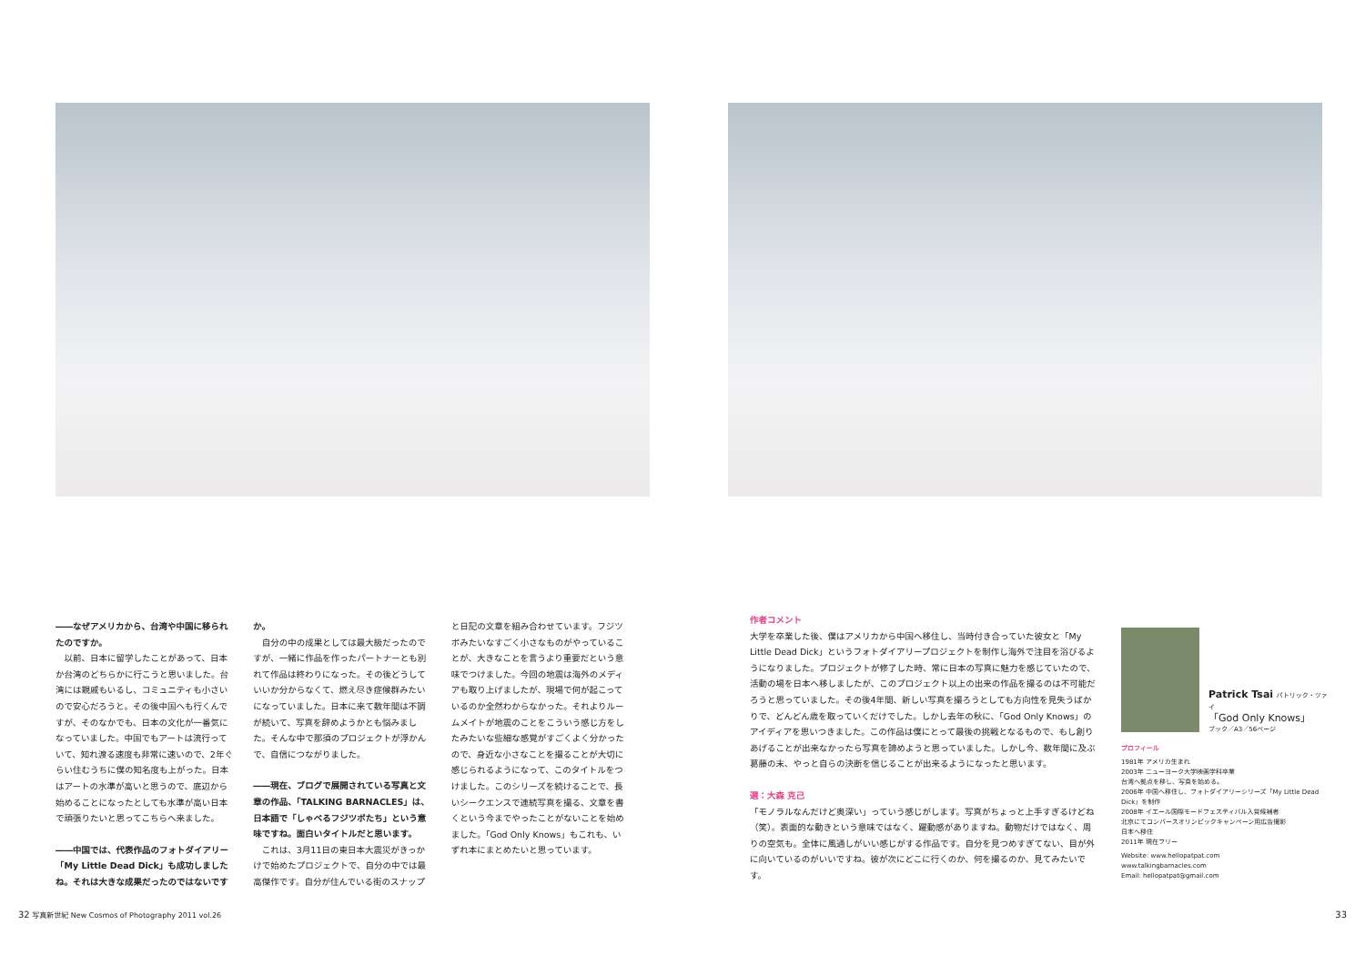――なぜアメリカから、台湾や中国に移られたのですか。
　以前、日本に留学したことがあって、日本か台湾のどちらかに行こうと思いました。台湾には親戚もいるし、コミュニティも小さいので安心だろうと。その後中国へも行くんですが、そのなかでも、日本の文化が一番気になっていました。中国でもアートは流行っていて、知れ渡る速度も非常に速いので、2年ぐらい住むうちに僕の知名度も上がった。日本はアートの水準が高いと思うので、底辺から始めることになったとしても水準が高い日本で頑張りたいと思ってこちらへ来ました。
――中国では、代表作品のフォトダイアリー「My Little Dead Dick」も成功しましたね。それは大きな成果だったのではないですか。
　自分の中の成果としては最大級だったのですが、一緒に作品を作ったパートナーとも別れて作品は終わりになった。その後どうしていいか分からなくて、燃え尽き症候群みたいになっていました。日本に来て数年間は不調が続いて、写真を辞めようかとも悩みました。そんな中で那須のプロジェクトが浮かんで、自信につながりました。
――現在、ブログで展開されている写真と文章の作品、「TALKING BARNACLES」は、日本語で「しゃべるフジツボたち」という意味ですね。面白いタイトルだと思います。
　これは、3月11日の東日本大震災がきっかけで始めたプロジェクトで、自分の中では最高傑作です。自分が住んでいる街のスナップと日記の文章を組み合わせています。フジツボみたいなすごく小さなものがやっていることが、大きなことを言うより重要だという意味でつけました。今回の地震は海外のメディアも取り上げましたが、現場で何が起こっているのか全然わからなかった。それよりルームメイトが地震のことをこういう感じ方をしたみたいな些細な感覚がすごくよく分かったので、身近な小さなことを撮ることが大切に感じられるようになって、このタイトルをつけました。このシリーズを続けることで、長いシークエンスで連続写真を撮る、文章を書くという今までやったことがないことを始めました。「God Only Knows」もこれも、いずれ本にまとめたいと思っています。
作者コメント
大学を卒業した後、僕はアメリカから中国へ移住し、当時付き合っていた彼女と「My Little Dead Dick」というフォトダイアリープロジェクトを制作し海外で注目を浴びるようになりました。プロジェクトが修了した時、常に日本の写真に魅力を感じていたので、活動の場を日本へ移しましたが、このプロジェクト以上の出来の作品を撮るのは不可能だろうと思っていました。その後4年間、新しい写真を撮ろうとしても方向性を見失うばかりで、どんどん歳を取っていくだけでした。しかし去年の秋に、「God Only Knows」のアイディアを思いつきました。この作品は僕にとって最後の挑戦となるもので、もし創りあげることが出来なかったら写真を諦めようと思っていました。しかし今、数年間に及ぶ葛藤の末、やっと自らの決断を信じることが出来るようになったと思います。
選：大森 克己
「モノラルなんだけど奥深い」っていう感じがします。写真がちょっと上手すぎるけどね（笑）。表面的な動きという意味ではなく、躍動感がありますね。動物だけではなく、周りの空気も。全体に風通しがいい感じがする作品です。自分を見つめすぎてない、目が外に向いているのがいいですね。彼が次にどこに行くのか、何を撮るのか、見てみたいです。
Patrick Tsai パトリック・ツァイ
「God Only Knows」
ブック／A3／56ページ
プロフィール
1981年 アメリカ生まれ
2003年 ニューヨーク大学映画学科卒業
台湾へ拠点を移し、写真を始める。
2006年 中国へ移住し、フォトダイアリーシリーズ「My Little Dead Dick」を制作
2008年 イエール国際モードフェスティバル入賞候補者
北京にてコンバースオリンピックキャンペーン用広告撮影
日本へ移住
2011年 現在フリー
Website: www.hellopatpat.com
www.talkingbarnacles.com
Email: hellopatpat@gmail.com
32 写真新世紀 New Cosmos of Photography 2011 vol.26 33